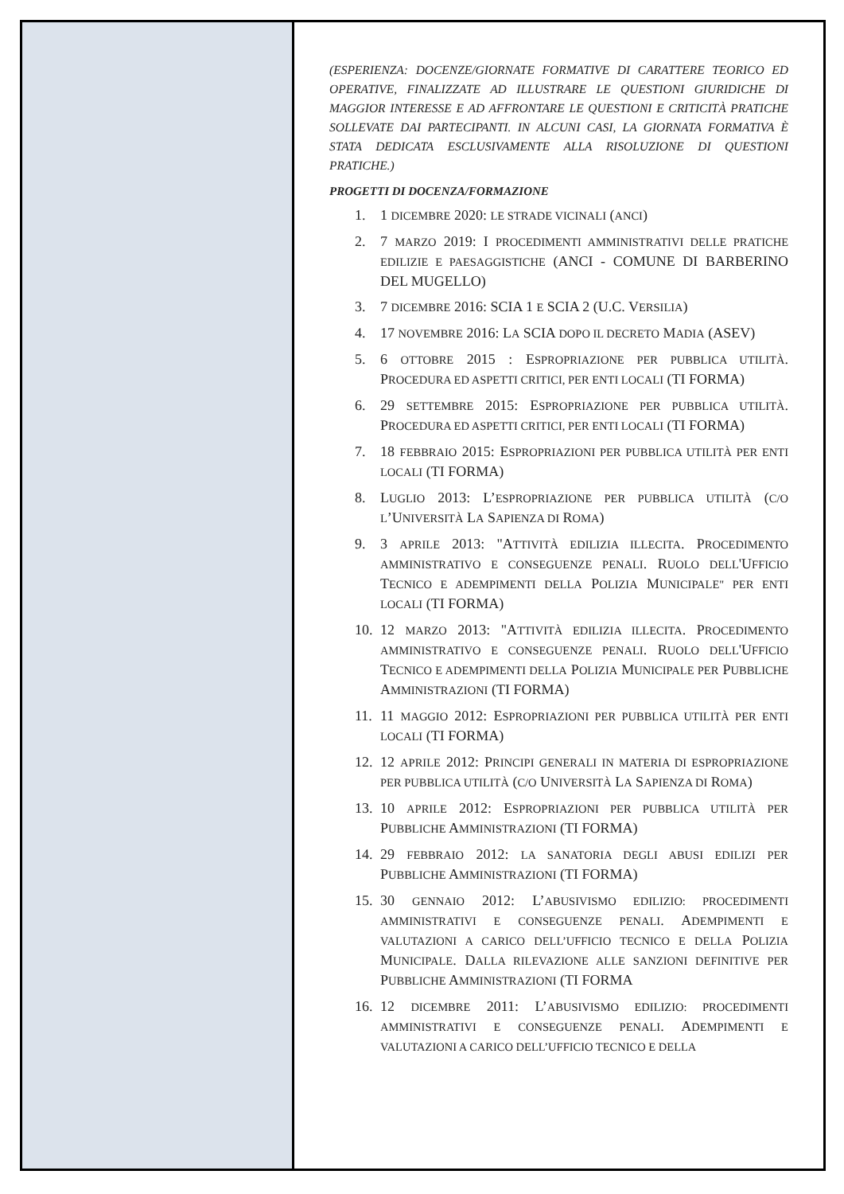(ESPERIENZA: DOCENZE/GIORNATE FORMATIVE DI CARATTERE TEORICO ED OPERATIVE, FINALIZZATE AD ILLUSTRARE LE QUESTIONI GIURIDICHE DI MAGGIOR INTERESSE E AD AFFRONTARE LE QUESTIONI E CRITICITÀ PRATICHE SOLLEVATE DAI PARTECIPANTI. IN ALCUNI CASI, LA GIORNATA FORMATIVA È STATA DEDICATA ESCLUSIVAMENTE ALLA RISOLUZIONE DI QUESTIONI PRATICHE.)
PROGETTI DI DOCENZA/FORMAZIONE
1. 1 DICEMBRE 2020: LE STRADE VICINALI (ANCI)
2. 7 MARZO 2019: I PROCEDIMENTI AMMINISTRATIVI DELLE PRATICHE EDILIZIE E PAESAGGISTICHE (ANCI - COMUNE DI BARBERINO DEL MUGELLO)
3. 7 DICEMBRE 2016: SCIA 1 E SCIA 2 (U.C. VERSILIA)
4. 17 NOVEMBRE 2016: LA SCIA DOPO IL DECRETO MADIA (ASEV)
5. 6 OTTOBRE 2015 : ESPROPRIAZIONE PER PUBBLICA UTILITÀ. PROCEDURA ED ASPETTI CRITICI, PER ENTI LOCALI (TI FORMA)
6. 29 SETTEMBRE 2015: ESPROPRIAZIONE PER PUBBLICA UTILITÀ. PROCEDURA ED ASPETTI CRITICI, PER ENTI LOCALI (TI FORMA)
7. 18 FEBBRAIO 2015: ESPROPRIAZIONI PER PUBBLICA UTILITÀ PER ENTI LOCALI (TI FORMA)
8. LUGLIO 2013: L’ESPROPRIAZIONE PER PUBBLICA UTILITÀ (C/O L’UNIVERSITÀ LA SAPIENZA DI ROMA)
9. 3 APRILE 2013: "ATTIVITÀ EDILIZIA ILLECITA. PROCEDIMENTO AMMINISTRATIVO E CONSEGUENZE PENALI. RUOLO DELL'UFFICIO TECNICO E ADEMPIMENTI DELLA POLIZIA MUNICIPALE" PER ENTI LOCALI (TI FORMA)
10. 12 MARZO 2013: "ATTIVITÀ EDILIZIA ILLECITA. PROCEDIMENTO AMMINISTRATIVO E CONSEGUENZE PENALI. RUOLO DELL'UFFICIO TECNICO E ADEMPIMENTI DELLA POLIZIA MUNICIPALE PER PUBBLICHE AMMINISTRAZIONI (TI FORMA)
11. 11 MAGGIO 2012: ESPROPRIAZIONI PER PUBBLICA UTILITÀ PER ENTI LOCALI (TI FORMA)
12. 12 APRILE 2012: PRINCIPI GENERALI IN MATERIA DI ESPROPRIAZIONE PER PUBBLICA UTILITÀ (C/O UNIVERSITÀ LA SAPIENZA DI ROMA)
13. 10 APRILE 2012: ESPROPRIAZIONI PER PUBBLICA UTILITÀ PER PUBBLICHE AMMINISTRAZIONI (TI FORMA)
14. 29 FEBBRAIO 2012: LA SANATORIA DEGLI ABUSI EDILIZI PER PUBBLICHE AMMINISTRAZIONI (TI FORMA)
15. 30 GENNAIO 2012: L’ABUSIVISMO EDILIZIO: PROCEDIMENTI AMMINISTRATIVI E CONSEGUENZE PENALI. ADEMPIMENTI E VALUTAZIONI A CARICO DELL’UFFICIO TECNICO E DELLA POLIZIA MUNICIPALE. DALLA RILEVAZIONE ALLE SANZIONI DEFINITIVE PER PUBBLICHE AMMINISTRAZIONI (TI FORMA
16. 12 DICEMBRE 2011: L’ABUSIVISMO EDILIZIO: PROCEDIMENTI AMMINISTRATIVI E CONSEGUENZE PENALI. ADEMPIMENTI E VALUTAZIONI A CARICO DELL’UFFICIO TECNICO E DELLA